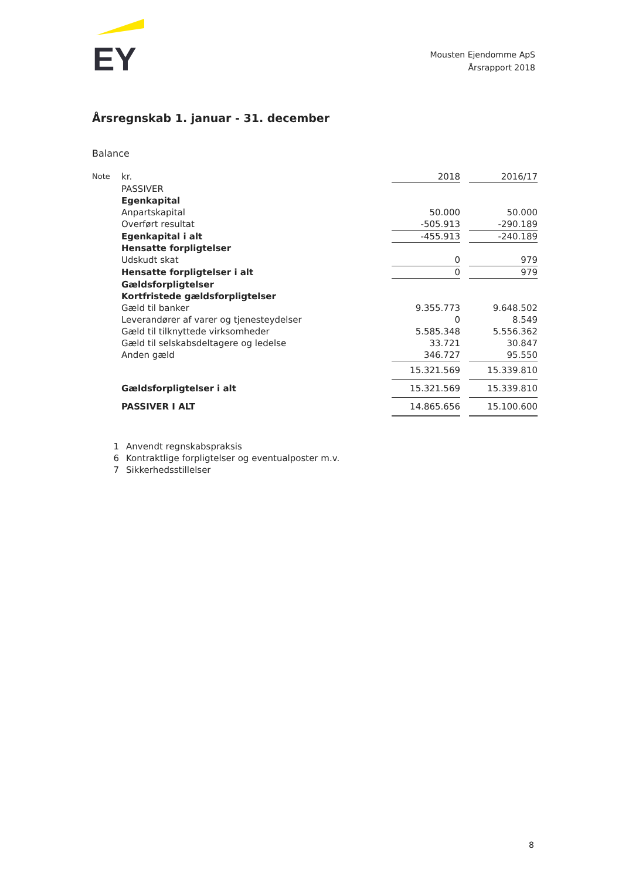EY
Mousten Ejendomme ApS
Årsrapport 2018
Årsregnskab 1. januar - 31. december
Balance
| Note | kr. | 2018 | | 2016/17 |
| | PASSIVER | | | |
| | Egenkapital | | | |
| | Anpartskapital | 50.000 | | 50.000 |
| | Overført resultat | -505.913 | | -290.189 |
| | Egenkapital i alt | -455.913 | | -240.189 |
| | Hensatte forpligtelser | | | |
| | Udskudt skat | 0 | | 979 |
| | Hensatte forpligtelser i alt | 0 | | 979 |
| | Gældsforpligtelser | | | |
| | Kortfristede gældsforpligtelser | | | |
| | Gæld til banker | 9.355.773 | | 9.648.502 |
| | Leverandører af varer og tjenesteydelser | 0 | | 8.549 |
| | Gæld til tilknyttede virksomheder | 5.585.348 | | 5.556.362 |
| | Gæld til selskabsdeltagere og ledelse | 33.721 | | 30.847 |
| | Anden gæld | 346.727 | | 95.550 |
| | | 15.321.569 | | 15.339.810 |
| | Gældsforpligtelser i alt | 15.321.569 | | 15.339.810 |
| | PASSIVER I ALT | 14.865.656 | | 15.100.600 |
1 Anvendt regnskabspraksis
6 Kontraktlige forpligtelser og eventualposter m.v.
7 Sikkerhedsstillelser
8